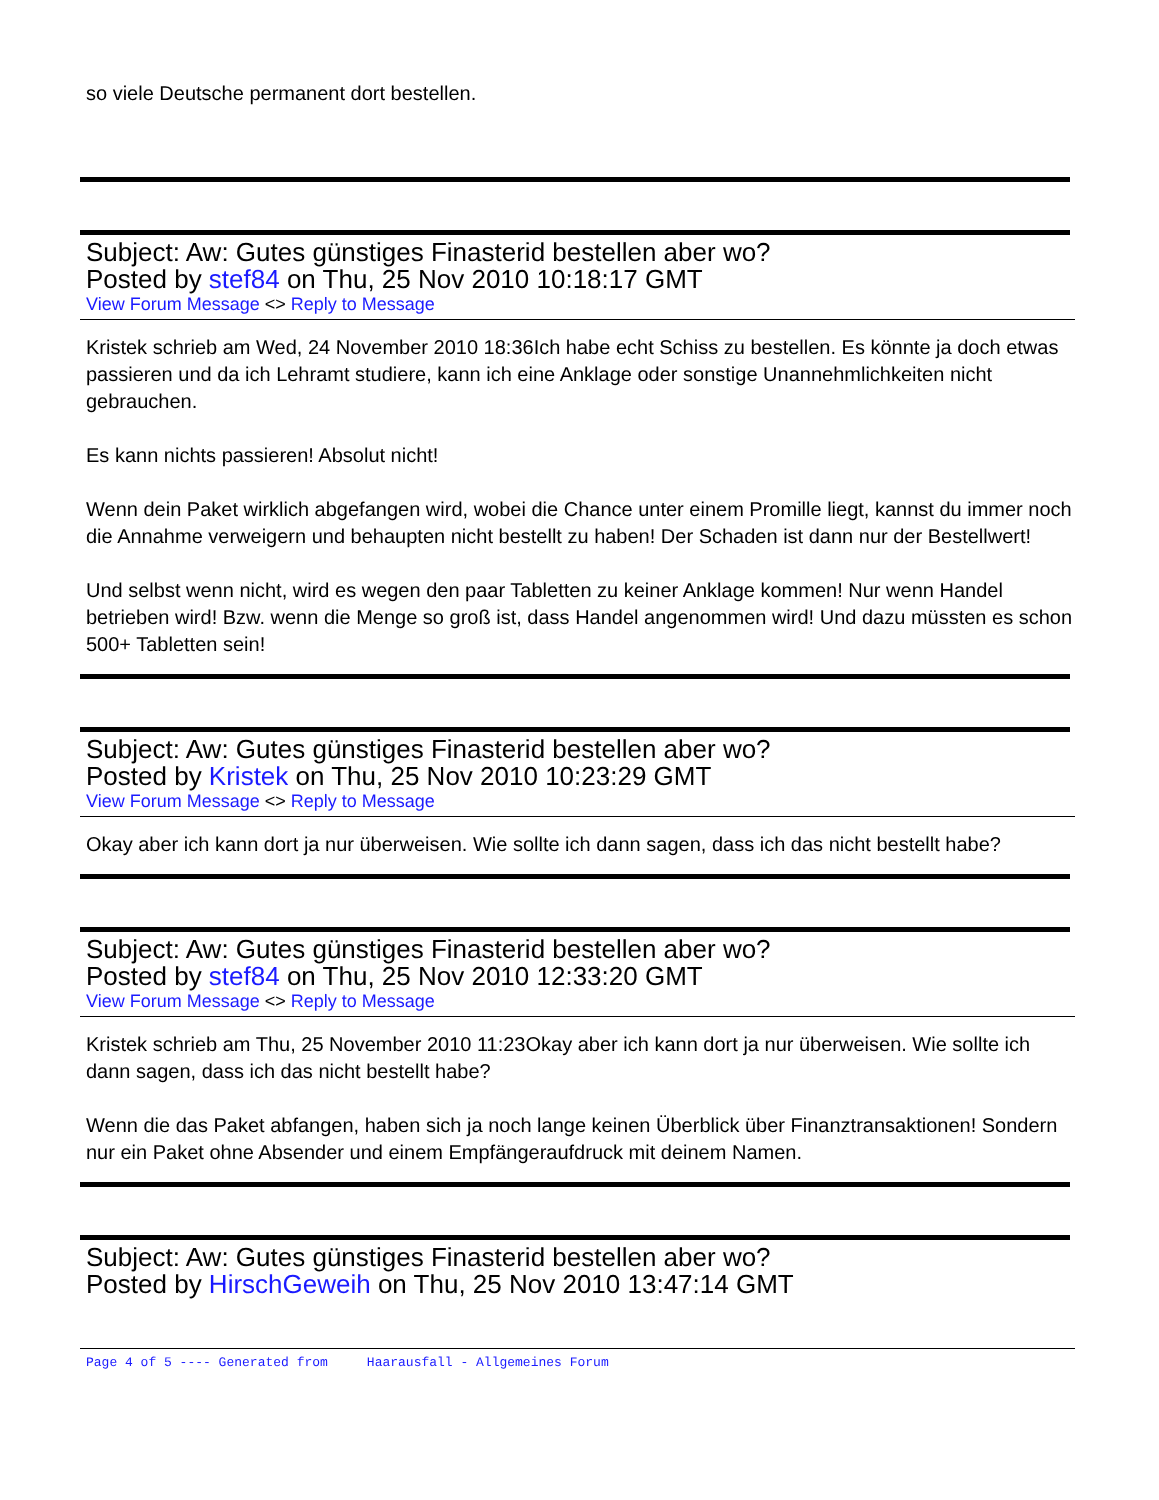so viele Deutsche permanent dort bestellen.
Subject: Aw: Gutes günstiges Finasterid bestellen aber wo?
Posted by stef84 on Thu, 25 Nov 2010 10:18:17 GMT
View Forum Message <> Reply to Message
Kristek schrieb am Wed, 24 November 2010 18:36Ich habe echt Schiss zu bestellen. Es könnte ja doch etwas passieren und da ich Lehramt studiere, kann ich eine Anklage oder sonstige Unannehmlichkeiten nicht gebrauchen.
Es kann nichts passieren! Absolut nicht!
Wenn dein Paket wirklich abgefangen wird, wobei die Chance unter einem Promille liegt, kannst du immer noch die Annahme verweigern und behaupten nicht bestellt zu haben! Der Schaden ist dann nur der Bestellwert!
Und selbst wenn nicht, wird es wegen den paar Tabletten zu keiner Anklage kommen! Nur wenn Handel betrieben wird! Bzw. wenn die Menge so groß ist, dass Handel angenommen wird! Und dazu müssten es schon 500+ Tabletten sein!
Subject: Aw: Gutes günstiges Finasterid bestellen aber wo?
Posted by Kristek on Thu, 25 Nov 2010 10:23:29 GMT
View Forum Message <> Reply to Message
Okay aber ich kann dort ja nur überweisen. Wie sollte ich dann sagen, dass ich das nicht bestellt habe?
Subject: Aw: Gutes günstiges Finasterid bestellen aber wo?
Posted by stef84 on Thu, 25 Nov 2010 12:33:20 GMT
View Forum Message <> Reply to Message
Kristek schrieb am Thu, 25 November 2010 11:23Okay aber ich kann dort ja nur überweisen. Wie sollte ich dann sagen, dass ich das nicht bestellt habe?
Wenn die das Paket abfangen, haben sich ja noch lange keinen Überblick über Finanztransaktionen! Sondern nur ein Paket ohne Absender und einem Empfängeraufdruck mit deinem Namen.
Subject: Aw: Gutes günstiges Finasterid bestellen aber wo?
Posted by HirschGeweih on Thu, 25 Nov 2010 13:47:14 GMT
Page 4 of 5 ---- Generated from Haarausfall - Allgemeines Forum